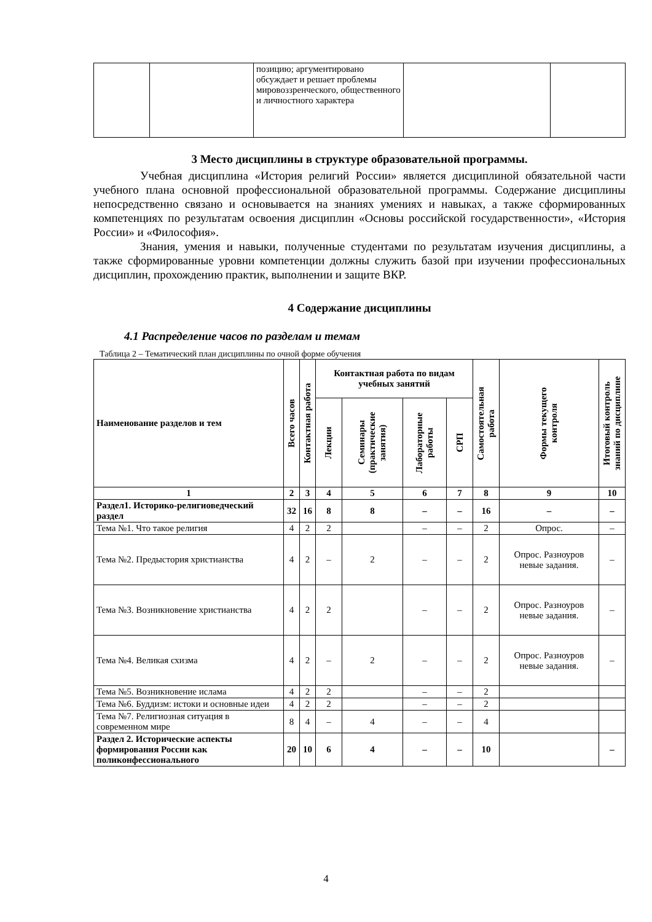| | | позицию; аргументировано обсуждает и решает проблемы мировоззренческого, общественного и личностного характера | | |
3 Место дисциплины в структуре образовательной программы.
Учебная дисциплина «История религий России» является дисциплиной обязательной части учебного плана основной профессиональной образовательной программы. Содержание дисциплины непосредственно связано и основывается на знаниях умениях и навыках, а также сформированных компетенциях по результатам освоения дисциплин «Основы российской государственности», «История России» и «Философия».
Знания, умения и навыки, полученные студентами по результатам изучения дисциплины, а также сформированные уровни компетенции должны служить базой при изучении профессиональных дисциплин, прохождению практик, выполнении и защите ВКР.
4 Содержание дисциплины
4.1 Распределение часов по разделам и темам
Таблица 2 – Тематический план дисциплины по очной форме обучения
| Наименование разделов и тем | Всего часов | Контактная работа | Контактная работа по видам учебных занятий | | | | Самостоятельная работа | Формы текущего контроля | Итоговый контроль знаний по дисциплине |
| --- | --- | --- | --- | --- | --- | --- | --- | --- | --- |
| | | | Лекции | Семинары (практические занятия) | Лабораторные работы | СРП | | | |
| 1 | 2 | 3 | 4 | 5 | 6 | 7 | 8 | 9 | 10 |
| Раздел1. Историко-религиоведческий раздел | 32 | 16 | 8 | 8 | – | – | 16 | – | – |
| Тема №1. Что такое религия | 4 | 2 | 2 | | – | – | 2 | Опрос. | – |
| Тема №2. Предыстория христианства | 4 | 2 | – | 2 | – | – | 2 | Опрос. Разноуров невые задания. | – |
| Тема №3. Возникновение христианства | 4 | 2 | 2 | | – | – | 2 | Опрос. Разноуров невые задания. | – |
| Тема №4. Великая схизма | 4 | 2 | – | 2 | – | – | 2 | Опрос. Разноуров невые задания. | – |
| Тема №5. Возникновение ислама | 4 | 2 | 2 | | – | – | 2 | | |
| Тема №6. Буддизм: истоки и основные идеи | 4 | 2 | 2 | | – | – | 2 | | |
| Тема №7. Религиозная ситуация в современном мире | 8 | 4 | – | 4 | – | – | 4 | | |
| Раздел 2. Исторические аспекты формирования России как поликонфессионального | 20 | 10 | 6 | 4 | – | – | 10 | | – |
4